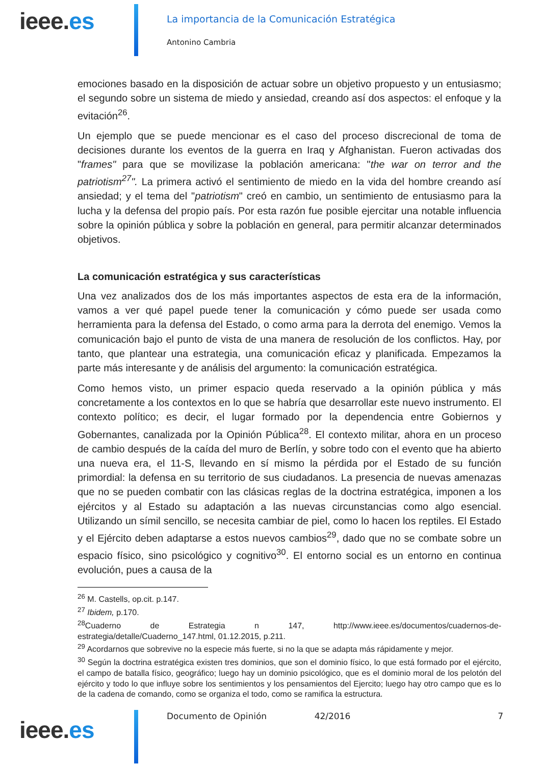ieee.es
La importancia de la Comunicación Estratégica
Antonino Cambria
emociones basado en la disposición de actuar sobre un objetivo propuesto y un entusiasmo; el segundo sobre un sistema de miedo y ansiedad, creando así dos aspectos: el enfoque y la evitación<sup>26</sup>.
Un ejemplo que se puede mencionar es el caso del proceso discrecional de toma de decisiones durante los eventos de la guerra en Iraq y Afghanistan. Fueron activadas dos "frames" para que se movilizase la población americana: "the war on terror and the patriotism<sup>27</sup>". La primera activó el sentimiento de miedo en la vida del hombre creando así ansiedad; y el tema del "patriotism" creó en cambio, un sentimiento de entusiasmo para la lucha y la defensa del propio país. Por esta razón fue posible ejercitar una notable influencia sobre la opinión pública y sobre la población en general, para permitir alcanzar determinados objetivos.
La comunicación estratégica y sus características
Una vez analizados dos de los más importantes aspectos de esta era de la información, vamos a ver qué papel puede tener la comunicación y cómo puede ser usada como herramienta para la defensa del Estado, o como arma para la derrota del enemigo. Vemos la comunicación bajo el punto de vista de una manera de resolución de los conflictos. Hay, por tanto, que plantear una estrategia, una comunicación eficaz y planificada. Empezamos la parte más interesante y de análisis del argumento: la comunicación estratégica.
Como hemos visto, un primer espacio queda reservado a la opinión pública y más concretamente a los contextos en lo que se habría que desarrollar este nuevo instrumento. El contexto político; es decir, el lugar formado por la dependencia entre Gobiernos y Gobernantes, canalizada por la Opinión Pública<sup>28</sup>. El contexto militar, ahora en un proceso de cambio después de la caída del muro de Berlín, y sobre todo con el evento que ha abierto una nueva era, el 11-S, llevando en sí mismo la pérdida por el Estado de su función primordial: la defensa en su territorio de sus ciudadanos. La presencia de nuevas amenazas que no se pueden combatir con las clásicas reglas de la doctrina estratégica, imponen a los ejércitos y al Estado su adaptación a las nuevas circunstancias como algo esencial. Utilizando un símil sencillo, se necesita cambiar de piel, como lo hacen los reptiles. El Estado y el Ejército deben adaptarse a estos nuevos cambios<sup>29</sup>, dado que no se combate sobre un espacio físico, sino psicológico y cognitivo<sup>30</sup>. El entorno social es un entorno en continua evolución, pues a causa de la
<sup>26</sup> M. Castells, op.cit. p.147.
<sup>27</sup> Ibidem, p.170.
<sup>28</sup> Cuaderno de Estrategia n 147, http://www.ieee.es/documentos/cuadernos-de-estrategia/detalle/Cuaderno_147.html, 01.12.2015, p.211.
<sup>29</sup> Acordarnos que sobrevive no la especie más fuerte, si no la que se adapta más rápidamente y mejor.
<sup>30</sup> Según la doctrina estratégica existen tres dominios, que son el dominio físico, lo que está formado por el ejército, el campo de batalla físico, geográfico; luego hay un dominio psicológico, que es el dominio moral de los pelotón del ejército y todo lo que influye sobre los sentimientos y los pensamientos del Ejercito; luego hay otro campo que es lo de la cadena de comando, como se organiza el todo, como se ramifica la estructura.
ieee.es
Documento de Opinión 42/2016 7